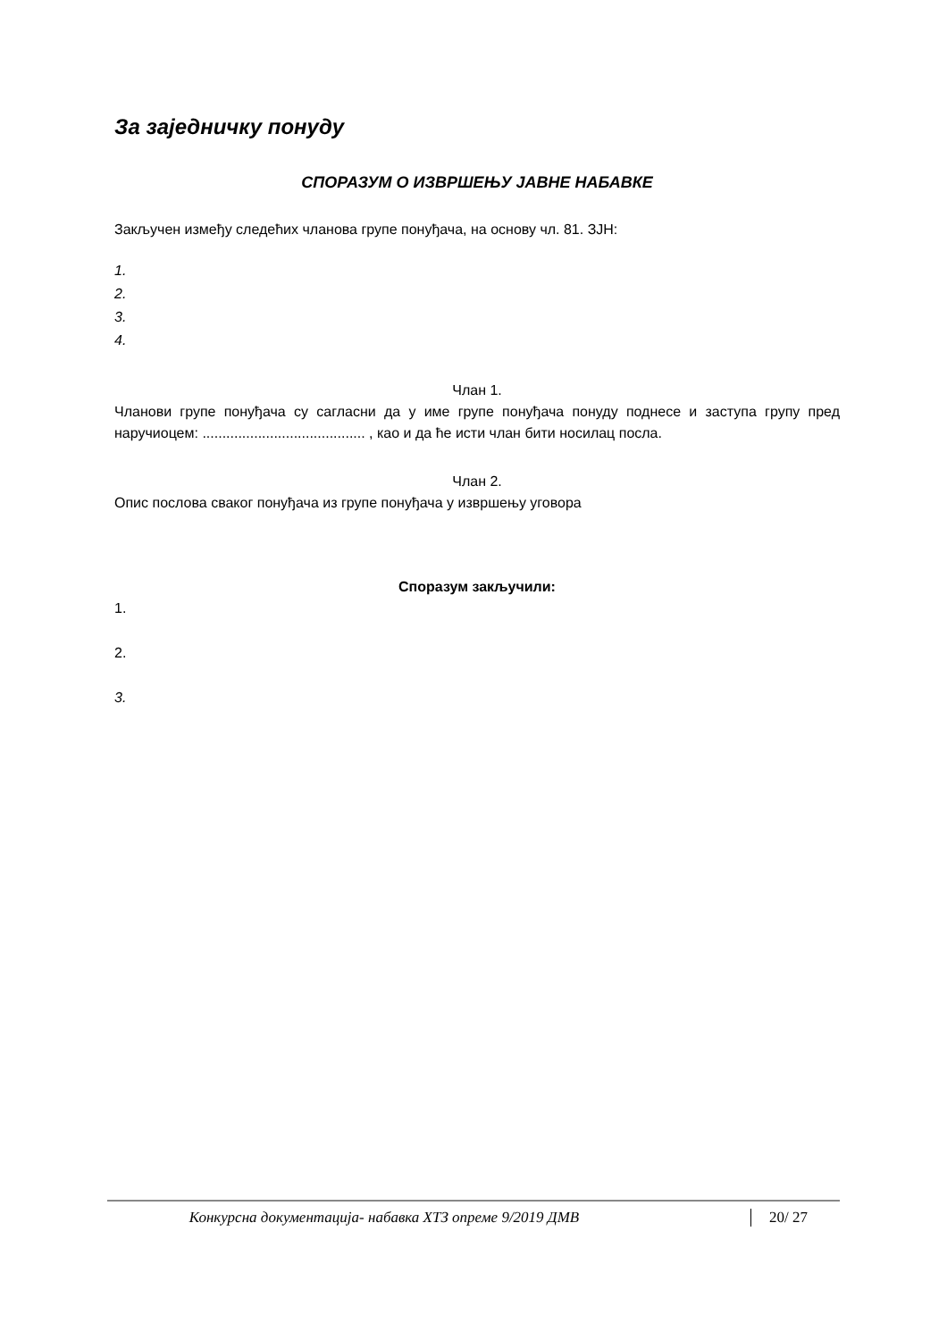За заједничку понуду
СПОРАЗУМ О ИЗВРШЕЊУ ЈАВНЕ НАБАВКЕ
Закључен између следећих чланова групе понуђача, на основу чл. 81. ЗЈН:
1.
2.
3.
4.
Члан 1.
Чланови групе понуђача су сагласни да у име групе понуђача понуду поднесе и заступа групу пред наручиоцем: ......................................... , као и да ће исти члан бити носилац посла.
Члан 2.
Опис послова сваког понуђача из групе понуђача у извршењу уговора
Споразум закључили:
1.
2.
3.
Конкурсна документација- набавка ХТЗ опреме 9/2019 ДМВ 20/ 27